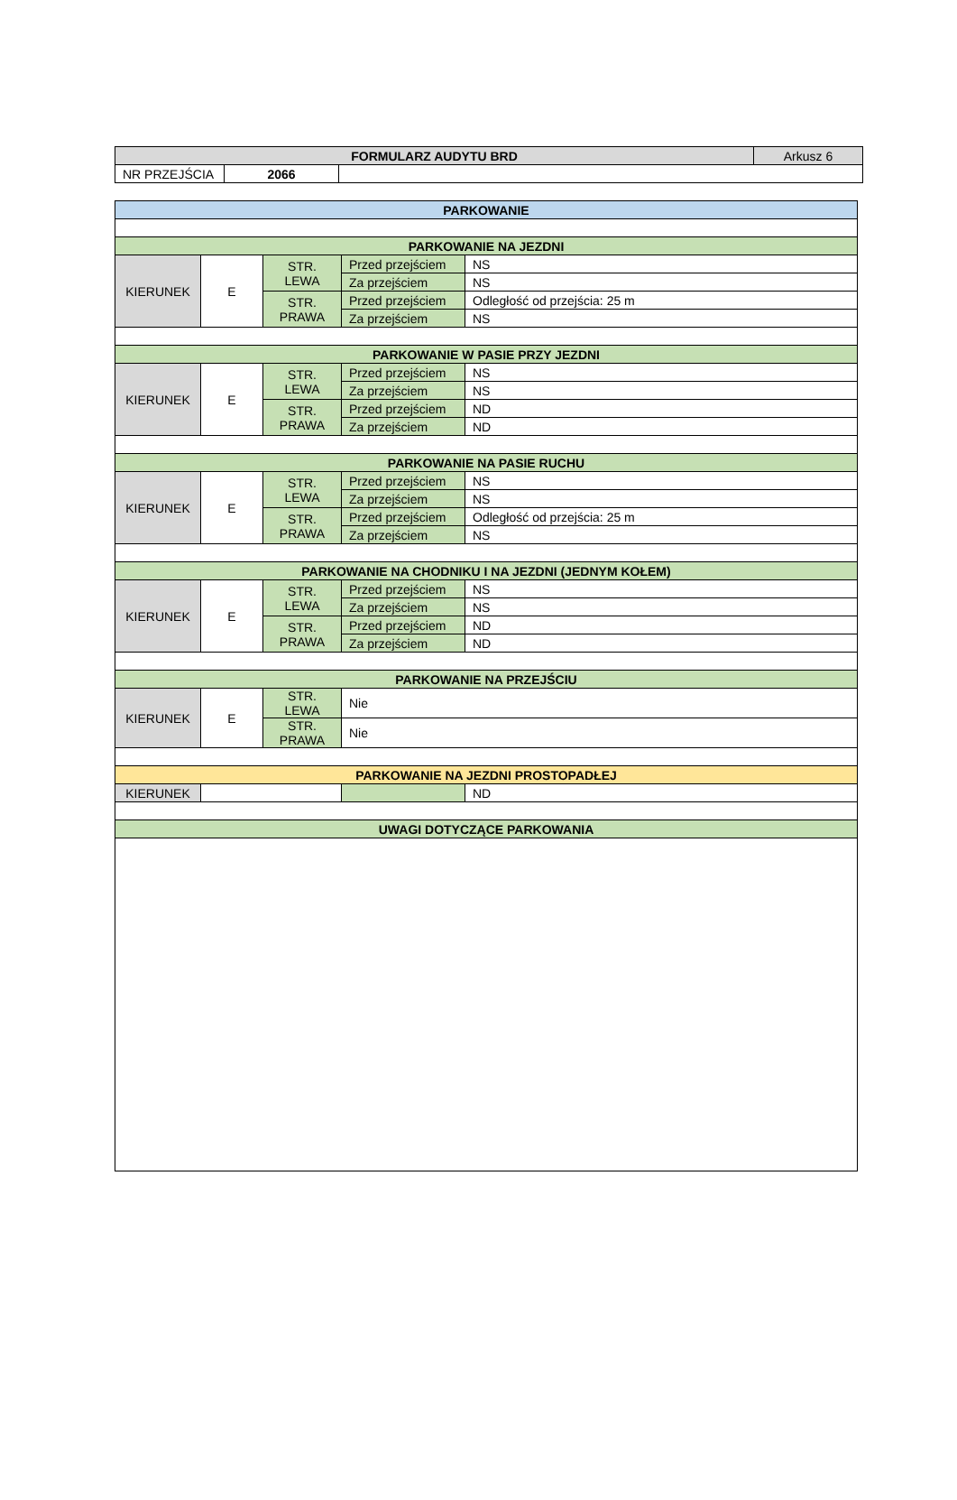| FORMULARZ AUDYTU BRD | | | Arkusz 6 |
| NR PRZEJŚCIA | 2066 | | |
| PARKOWANIE | | | | |
| --- | --- | --- | --- | --- |
| PARKOWANIE NA JEZDNI | | | | |
| KIERUNEK | E | STR. LEWA | Przed przejściem | NS |
| | | | Za przejściem | NS |
| | | STR. PRAWA | Przed przejściem | Odległość od przejścia: 25 m |
| | | | Za przejściem | NS |
| PARKOWANIE W PASIE PRZY JEZDNI | | | | |
| KIERUNEK | E | STR. LEWA | Przed przejściem | NS |
| | | | Za przejściem | NS |
| | | STR. PRAWA | Przed przejściem | ND |
| | | | Za przejściem | ND |
| PARKOWANIE NA PASIE RUCHU | | | | |
| KIERUNEK | E | STR. LEWA | Przed przejściem | NS |
| | | | Za przejściem | NS |
| | | STR. PRAWA | Przed przejściem | Odległość od przejścia: 25 m |
| | | | Za przejściem | NS |
| PARKOWANIE NA CHODNIKU I NA JEZDNI (JEDNYM KOŁEM) | | | | |
| KIERUNEK | E | STR. LEWA | Przed przejściem | NS |
| | | | Za przejściem | NS |
| | | STR. PRAWA | Przed przejściem | ND |
| | | | Za przejściem | ND |
| PARKOWANIE NA PRZEJŚCIU | | | | |
| KIERUNEK | E | STR. LEWA | Nie | |
| | | STR. PRAWA | Nie | |
| PARKOWANIE NA JEZDNI PROSTOPADŁEJ | | | | |
| KIERUNEK | | | | ND |
| UWAGI DOTYCZĄCE PARKOWANIA | | | | |